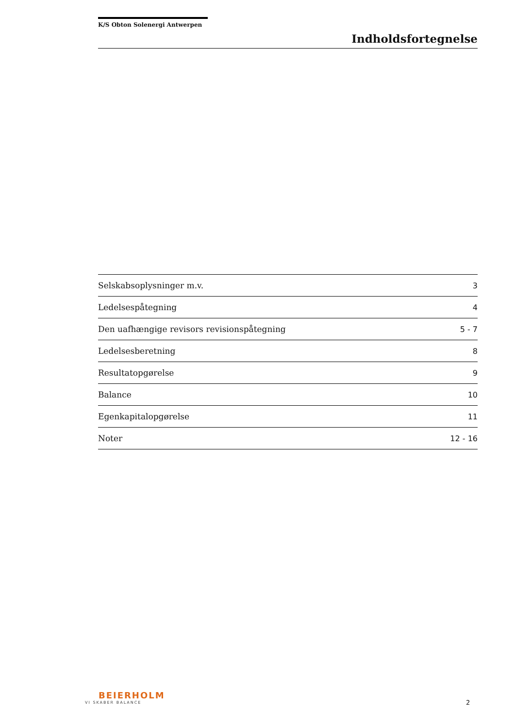K/S Obton Solenergi Antwerpen
Indholdsfortegnelse
| Selskabsoplysninger m.v. | 3 |
| Ledelsespåtegning | 4 |
| Den uafhængige revisors revisionspåtegning | 5 - 7 |
| Ledelsesberetning | 8 |
| Resultatopgørelse | 9 |
| Balance | 10 |
| Egenkapitalopgørelse | 11 |
| Noter | 12 - 16 |
BEIERHOLM
VI SKABER BALANCE
2